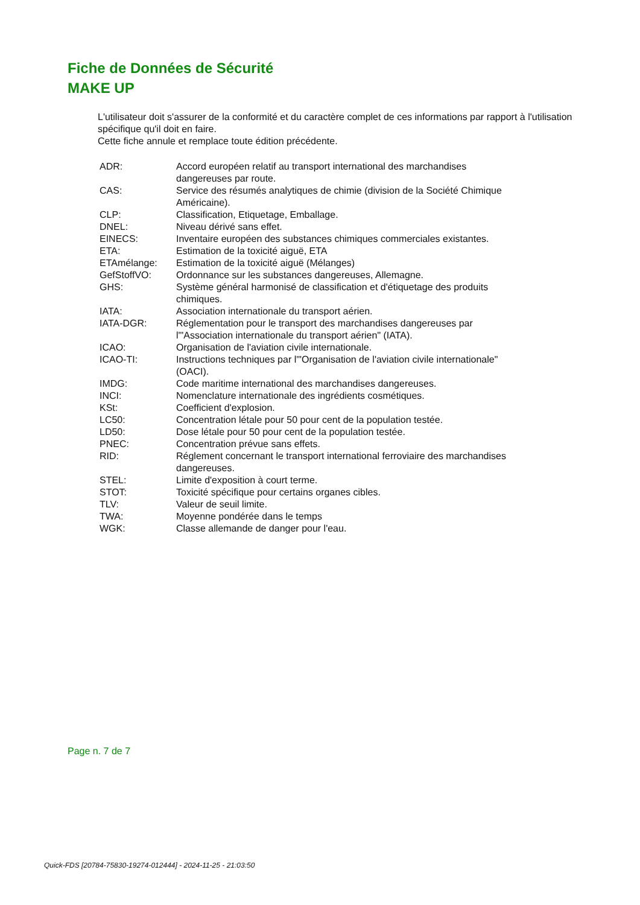Fiche de Données de Sécurité
MAKE UP
L'utilisateur doit s'assurer de la conformité et du caractère complet de ces informations par rapport à l'utilisation spécifique qu'il doit en faire.
Cette fiche annule et remplace toute édition précédente.
| ADR: | Accord européen relatif au transport international des marchandises dangereuses par route. |
| CAS: | Service des résumés analytiques de chimie (division de la Société Chimique Américaine). |
| CLP: | Classification, Etiquetage, Emballage. |
| DNEL: | Niveau dérivé sans effet. |
| EINECS: | Inventaire européen des substances chimiques commerciales existantes. |
| ETA: | Estimation de la toxicité aiguë, ETA |
| ETAmélange: | Estimation de la toxicité aiguë (Mélanges) |
| GefStoffVO: | Ordonnance sur les substances dangereuses, Allemagne. |
| GHS: | Système général harmonisé de classification et d'étiquetage des produits chimiques. |
| IATA: | Association internationale du transport aérien. |
| IATA-DGR: | Réglementation pour le transport des marchandises dangereuses par l'"Association internationale du transport aérien" (IATA). |
| ICAO: | Organisation de l'aviation civile internationale. |
| ICAO-TI: | Instructions techniques par l'"Organisation de l'aviation civile internationale" (OACI). |
| IMDG: | Code maritime international des marchandises dangereuses. |
| INCI: | Nomenclature internationale des ingrédients cosmétiques. |
| KSt: | Coefficient d'explosion. |
| LC50: | Concentration létale pour 50 pour cent de la population testée. |
| LD50: | Dose létale pour 50 pour cent de la population testée. |
| PNEC: | Concentration prévue sans effets. |
| RID: | Réglement concernant le transport international ferroviaire des marchandises dangereuses. |
| STEL: | Limite d'exposition à court terme. |
| STOT: | Toxicité spécifique pour certains organes cibles. |
| TLV: | Valeur de seuil limite. |
| TWA: | Moyenne pondérée dans le temps |
| WGK: | Classe allemande de danger pour l'eau. |
Page n. 7 de 7
Quick-FDS [20784-75830-19274-012444] - 2024-11-25 - 21:03:50